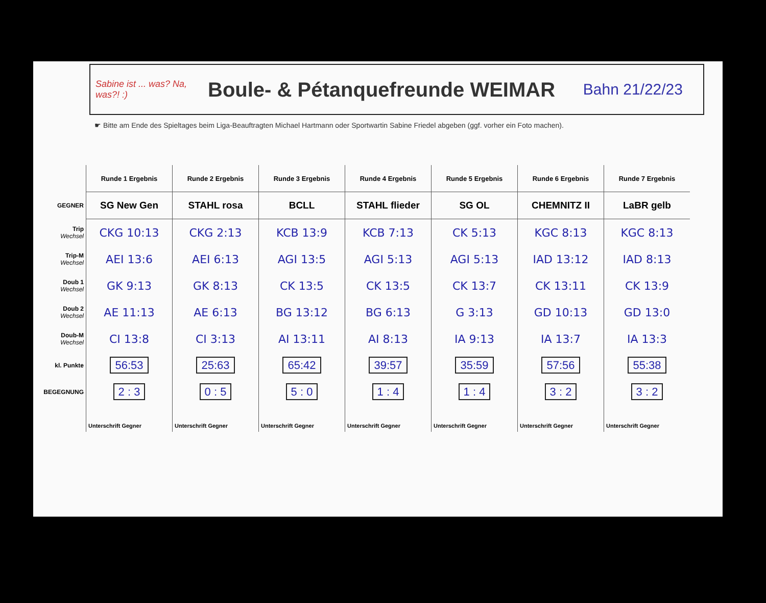Sabine ist ... was? Na, was?! :)
Boule- & Pétanquefreunde WEIMAR
Bahn 21/22/23
☛ Bitte am Ende des Spieltages beim Liga-Beauftragten Michael Hartmann oder Sportwartin Sabine Friedel abgeben (ggf. vorher ein Foto machen).
| | Runde 1 Ergebnis | Runde 2 Ergebnis | Runde 3 Ergebnis | Runde 4 Ergebnis | Runde 5 Ergebnis | Runde 6 Ergebnis | Runde 7 Ergebnis |
| --- | --- | --- | --- | --- | --- | --- | --- |
| GEGNER | SG New Gen | STAHL rosa | BCLL | STAHL flieder | SG OL | CHEMNITZ II | LaBR gelb |
| Trip Wechsel | CKG 10:13 | CKG 2:13 | KCB 13:9 | KCB 7:13 | CK 5:13 | KGC 8:13 | KGC 8:13 |
| Trip-M Wechsel | AEI 13:6 | AEI 6:13 | AGI 13:5 | AGI 5:13 | AGI 5:13 | IAD 13:12 | IAD 8:13 |
| Doub 1 Wechsel | GK 9:13 | GK 8:13 | CK 13:5 | CK 13:5 | CK 13:7 | CK 13:11 | CK 13:9 |
| Doub 2 Wechsel | AE 11:13 | AE 6:13 | BG 13:12 | BG 6:13 | G 3:13 | GD 10:13 | GD 13:0 |
| Doub-M Wechsel | CI 13:8 | CI 3:13 | AI 13:11 | AI 8:13 | IA 9:13 | IA 13:7 | IA 13:3 |
| kl. Punkte | 56:53 | 25:63 | 65:42 | 39:57 | 35:59 | 57:56 | 55:38 |
| BEGEGNUNG | 2 : 3 | 0 : 5 | 5 : 0 | 1 : 4 | 1 : 4 | 3 : 2 | 3 : 2 |
| | Unterschrift Gegner | Unterschrift Gegner | Unterschrift Gegner | Unterschrift Gegner | Unterschrift Gegner | Unterschrift Gegner | Unterschrift Gegner |